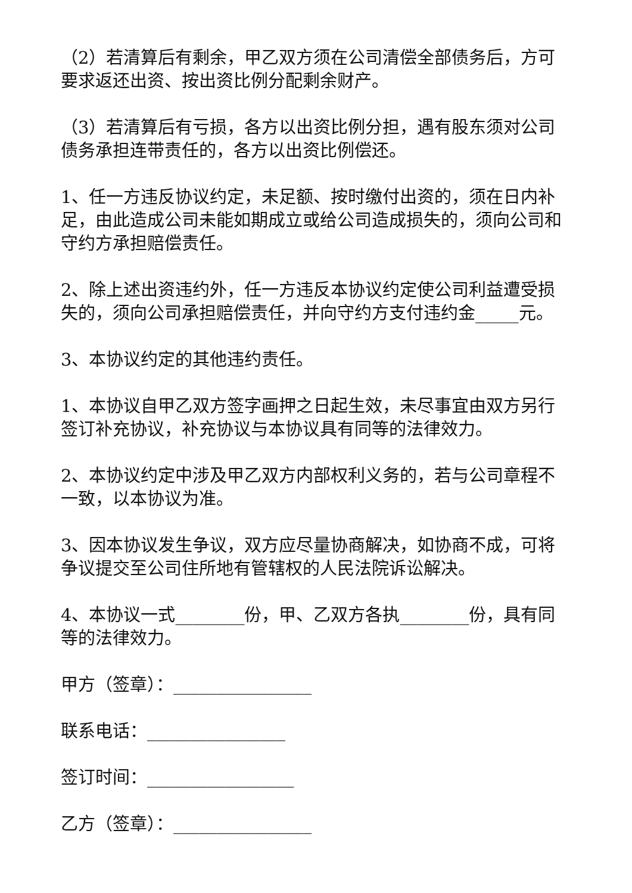（2）若清算后有剩余，甲乙双方须在公司清偿全部债务后，方可要求返还出资、按出资比例分配剩余财产。
（3）若清算后有亏损，各方以出资比例分担，遇有股东须对公司债务承担连带责任的，各方以出资比例偿还。
1、任一方违反协议约定，未足额、按时缴付出资的，须在日内补足，由此造成公司未能如期成立或给公司造成损失的，须向公司和守约方承担赔偿责任。
2、除上述出资违约外，任一方违反本协议约定使公司利益遭受损失的，须向公司承担赔偿责任，并向守约方支付违约金_____元。
3、本协议约定的其他违约责任。
1、本协议自甲乙双方签字画押之日起生效，未尽事宜由双方另行签订补充协议，补充协议与本协议具有同等的法律效力。
2、本协议约定中涉及甲乙双方内部权利义务的，若与公司章程不一致，以本协议为准。
3、因本协议发生争议，双方应尽量协商解决，如协商不成，可将争议提交至公司住所地有管辖权的人民法院诉讼解决。
4、本协议一式________份，甲、乙双方各执________份，具有同等的法律效力。
甲方（签章）：________________
联系电话：________________
签订时间：_________________
乙方（签章）：________________